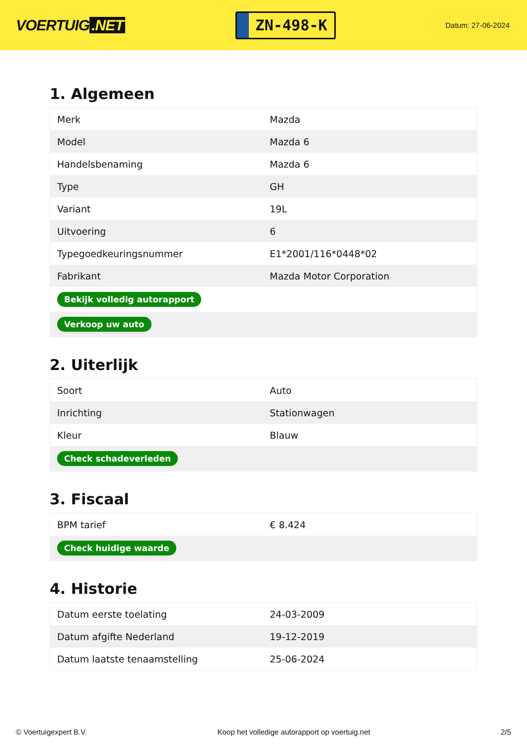VOERTUIG.NET
ZN-498-K
Datum: 27-06-2024
1. Algemeen
| Merk | Mazda |
| Model | Mazda 6 |
| Handelsbenaming | Mazda 6 |
| Type | GH |
| Variant | 19L |
| Uitvoering | 6 |
| Typegoedkeuringsnummer | E1*2001/116*0448*02 |
| Fabrikant | Mazda Motor Corporation |
| Bekijk volledig autorapport | |
| Verkoop uw auto | |
2. Uiterlijk
| Soort | Auto |
| Inrichting | Stationwagen |
| Kleur | Blauw |
| Check schadeverleden | |
3. Fiscaal
| BPM tarief | € 8.424 |
| Check huidige waarde | |
4. Historie
| Datum eerste toelating | 24-03-2009 |
| Datum afgifte Nederland | 19-12-2019 |
| Datum laatste tenaamstelling | 25-06-2024 |
© Voertuigexpert B.V. Koop het volledige autorapport op voertuig.net 2/5